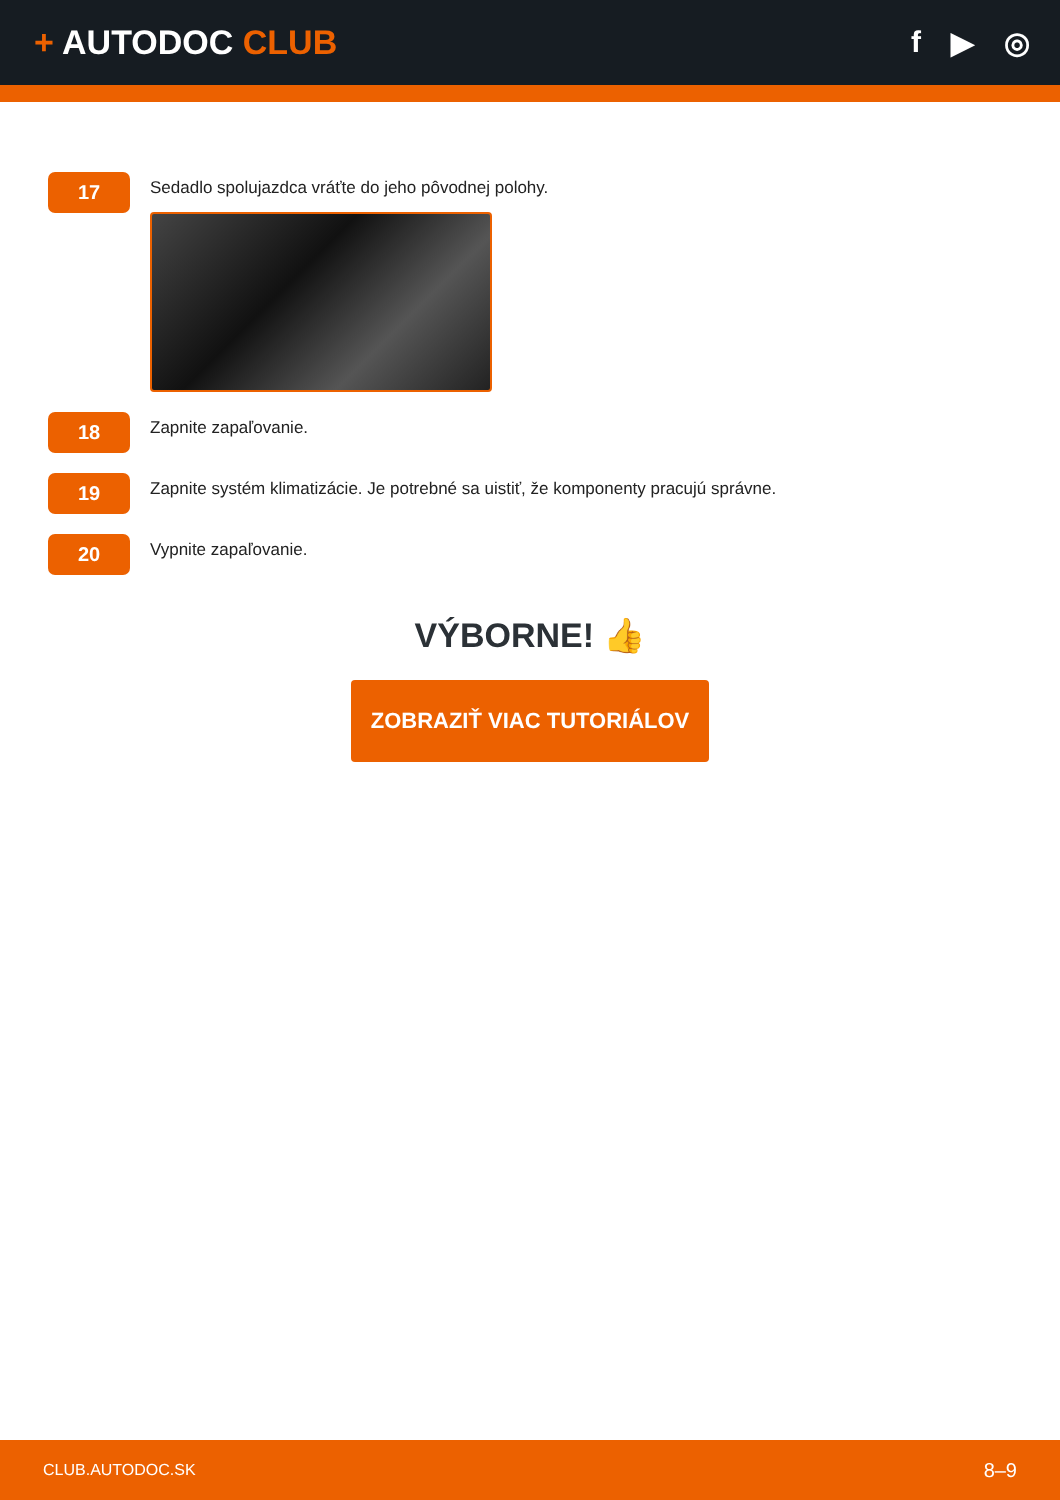+ AUTODOC CLUB f ▶ ◎
17
Sedadlo spolujazdca vráťte do jeho pôvodnej polohy.
18
Zapnite zapaľovanie.
19
Zapnite systém klimatizácie. Je potrebné sa uistiť, že komponenty pracujú správne.
20
Vypnite zapaľovanie.
VÝBORNE! 👍
ZOBRAZIŤ VIAC TUTORIÁLOV
CLUB.AUTODOC.SK 8–9